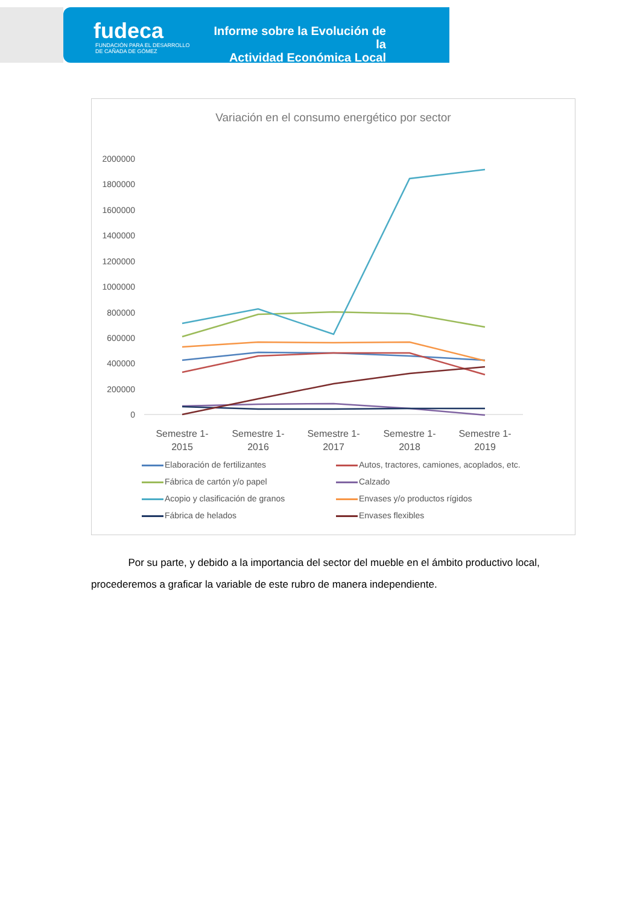fudeca
FUNDACIÓN PARA EL DESARROLLO
DE CAÑADA DE GÓMEZ
Informe sobre la Evolución de la
Actividad Económica Local
Variación en el consumo energético por sector
2000000
1800000
1600000
1400000
1200000
1000000
800000
600000
400000
200000
0
Semestre 1-
2015
Semestre 1-
2016
Semestre 1-
2017
Semestre 1-
2018
Semestre 1-
2019
Elaboración de fertilizantes
Autos, tractores, camiones, acoplados, etc.
Fábrica de cartón y/o papel
Calzado
Acopio y clasificación de granos
Envases y/o productos rígidos
Fábrica de helados
Envases flexibles
Por su parte, y debido a la importancia del sector del mueble en el ámbito productivo local, procederemos a graficar la variable de este rubro de manera independiente.